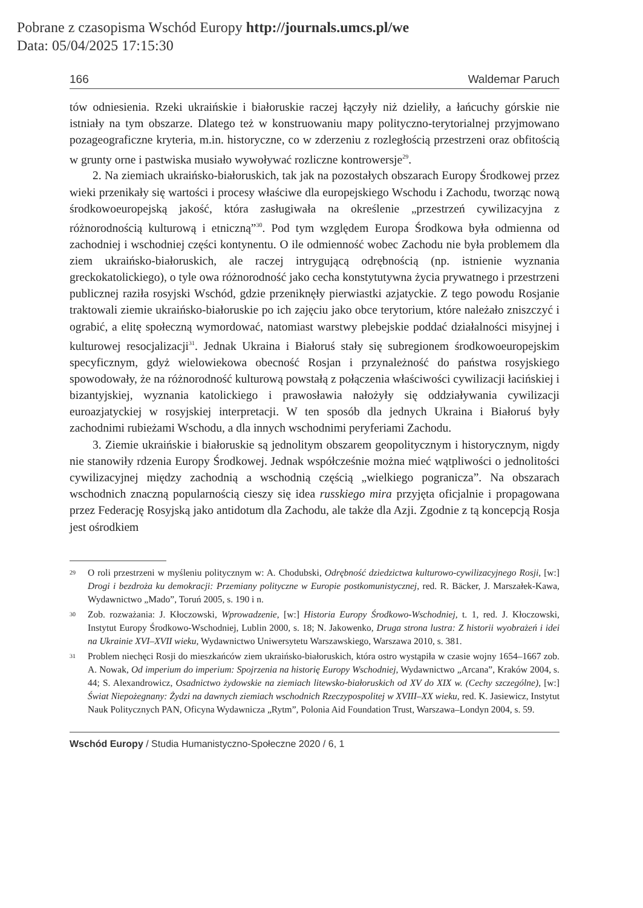Pobrane z czasopisma Wschód Europy http://journals.umcs.pl/we
Data: 05/04/2025 17:15:30
166 Waldemar Paruch
tów odniesienia. Rzeki ukraińskie i białoruskie raczej łączyły niż dzieliły, a łańcuchy górskie nie istniały na tym obszarze. Dlatego też w konstruowaniu mapy polityczno-terytorialnej przyjmowano pozageograficzne kryteria, m.in. historyczne, co w zderzeniu z rozległością przestrzeni oraz obfitością w grunty orne i pastwiska musiało wywoływać rozliczne kontrowersje<sup>29</sup>.
2. Na ziemiach ukraińsko-białoruskich, tak jak na pozostałych obszarach Europy Środkowej przez wieki przenikały się wartości i procesy właściwe dla europejskiego Wschodu i Zachodu, tworząc nową środkowoeuropejską jakość, która zasługiwała na określenie „przestrzeń cywilizacyjna z różnorodnością kulturową i etniczną”<sup>30</sup>. Pod tym względem Europa Środkowa była odmienna od zachodniej i wschodniej części kontynentu. O ile odmienność wobec Zachodu nie była problemem dla ziem ukraińsko-białoruskich, ale raczej intrygującą odrębnością (np. istnienie wyznania greckokatolickiego), o tyle owa różnorodność jako cecha konstytutywna życia prywatnego i przestrzeni publicznej raziła rosyjski Wschód, gdzie przeniknęły pierwiastki azjatyckie. Z tego powodu Rosjanie traktowali ziemie ukraińsko-białoruskie po ich zajęciu jako obce terytorium, które należało zniszczyć i ograbić, a elitę społeczną wymordować, natomiast warstwy plebejskie poddać działalności misyjnej i kulturowej resocjalizacji<sup>31</sup>. Jednak Ukraina i Białoruś stały się subregionem środkowoeuropejskim specyficznym, gdyż wielowiekowa obecność Rosjan i przynależność do państwa rosyjskiego spowodowały, że na różnorodność kulturową powstałą z połączenia właściwości cywilizacji łacińskiej i bizantyjskiej, wyznania katolickiego i prawosławia nałożyły się oddziaływania cywilizacji euroazjatyckiej w rosyjskiej interpretacji. W ten sposób dla jednych Ukraina i Białoruś były zachodnimi rubieżami Wschodu, a dla innych wschodnimi peryferiami Zachodu.
3. Ziemie ukraińskie i białoruskie są jednolitym obszarem geopolitycznym i historycznym, nigdy nie stanowiły rdzenia Europy Środkowej. Jednak współcześnie można mieć wątpliwości o jednolitości cywilizacyjnej między zachodnią a wschodnią częścią „wielkiego pogranicza”. Na obszarach wschodnich znaczną popularnością cieszy się idea russkiego mira przyjęta oficjalnie i propagowana przez Federację Rosyjską jako antidotum dla Zachodu, ale także dla Azji. Zgodnie z tą koncepcją Rosja jest ośrodkiem
29 O roli przestrzeni w myśleniu politycznym w: A. Chodubski, Odrębność dziedzictwa kulturowo-cywilizacyjnego Rosji, [w:] Drogi i bezdroża ku demokracji: Przemiany polityczne w Europie postkomunistycznej, red. R. Bäcker, J. Marszałek-Kawa, Wydawnictwo „Mado”, Toruń 2005, s. 190 i n.
30 Zob. rozważania: J. Kłoczowski, Wprowadzenie, [w:] Historia Europy Środkowo-Wschodniej, t. 1, red. J. Kłoczowski, Instytut Europy Środkowo-Wschodniej, Lublin 2000, s. 18; N. Jakowenko, Druga strona lustra: Z historii wyobrażeń i idei na Ukrainie XVI–XVII wieku, Wydawnictwo Uniwersytetu Warszawskiego, Warszawa 2010, s. 381.
31 Problem niechęci Rosji do mieszkańców ziem ukraińsko-białoruskich, która ostro wystąpiła w czasie wojny 1654–1667 zob. A. Nowak, Od imperium do imperium: Spojrzenia na historię Europy Wschodniej, Wydawnictwo „Arcana”, Kraków 2004, s. 44; S. Alexandrowicz, Osadnictwo żydowskie na ziemiach litewsko-białoruskich od XV do XIX w. (Cechy szczególne), [w:] Świat Niepożegnany: Żydzi na dawnych ziemiach wschodnich Rzeczypospolitej w XVIII–XX wieku, red. K. Jasiewicz, Instytut Nauk Politycznych PAN, Oficyna Wydawnicza „Rytm”, Polonia Aid Foundation Trust, Warszawa–Londyn 2004, s. 59.
Wschód Europy / Studia Humanistyczno-Społeczne 2020 / 6, 1